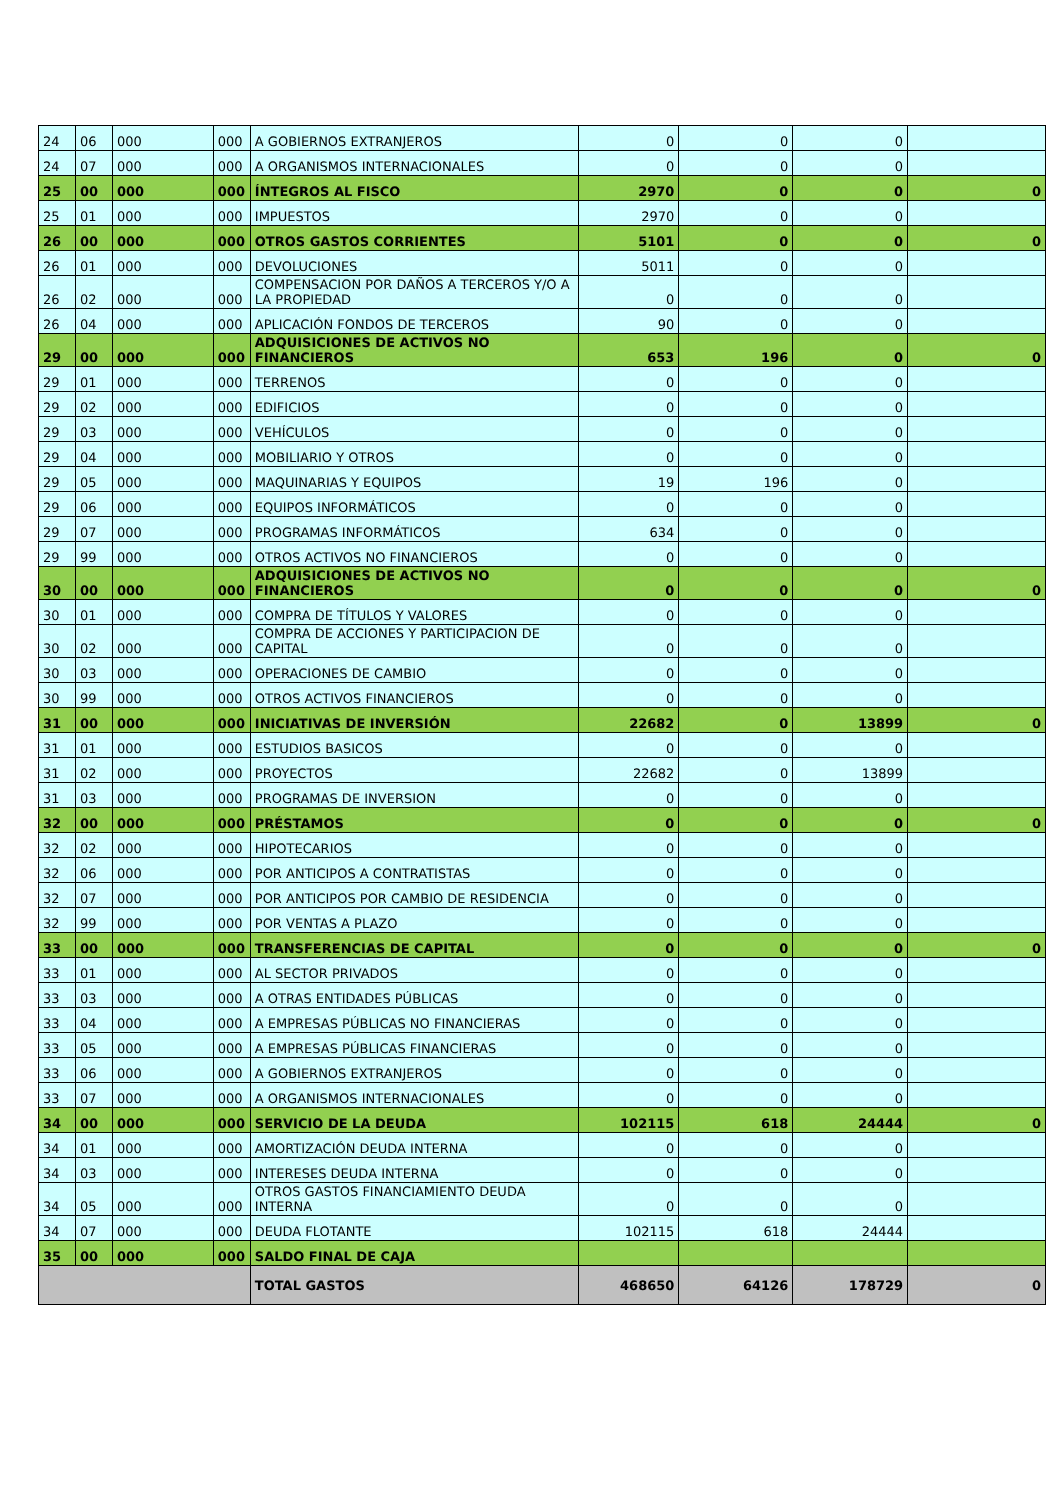| 24 | 06 | 000 | 000 | A GOBIERNOS EXTRANJEROS | 0 | 0 | 0 | |
| 24 | 07 | 000 | 000 | A ORGANISMOS INTERNACIONALES | 0 | 0 | 0 | |
| 25 | 00 | 000 | 000 | ÍNTEGROS AL FISCO | 2970 | 0 | 0 | 0 |
| 25 | 01 | 000 | 000 | IMPUESTOS | 2970 | 0 | 0 | |
| 26 | 00 | 000 | 000 | OTROS GASTOS CORRIENTES | 5101 | 0 | 0 | 0 |
| 26 | 01 | 000 | 000 | DEVOLUCIONES | 5011 | 0 | 0 | |
| 26 | 02 | 000 | 000 | COMPENSACION POR DAÑOS A TERCEROS Y/O A LA PROPIEDAD | 0 | 0 | 0 | |
| 26 | 04 | 000 | 000 | APLICACIÓN FONDOS DE TERCEROS | 90 | 0 | 0 | |
| 29 | 00 | 000 | 000 | ADQUISICIONES DE ACTIVOS NO FINANCIEROS | 653 | 196 | 0 | 0 |
| 29 | 01 | 000 | 000 | TERRENOS | 0 | 0 | 0 | |
| 29 | 02 | 000 | 000 | EDIFICIOS | 0 | 0 | 0 | |
| 29 | 03 | 000 | 000 | VEHÍCULOS | 0 | 0 | 0 | |
| 29 | 04 | 000 | 000 | MOBILIARIO Y OTROS | 0 | 0 | 0 | |
| 29 | 05 | 000 | 000 | MAQUINARIAS Y EQUIPOS | 19 | 196 | 0 | |
| 29 | 06 | 000 | 000 | EQUIPOS INFORMÁTICOS | 0 | 0 | 0 | |
| 29 | 07 | 000 | 000 | PROGRAMAS INFORMÁTICOS | 634 | 0 | 0 | |
| 29 | 99 | 000 | 000 | OTROS ACTIVOS NO FINANCIEROS | 0 | 0 | 0 | |
| 30 | 00 | 000 | 000 | ADQUISICIONES DE ACTIVOS NO FINANCIEROS | 0 | 0 | 0 | 0 |
| 30 | 01 | 000 | 000 | COMPRA DE TÍTULOS Y VALORES | 0 | 0 | 0 | |
| 30 | 02 | 000 | 000 | COMPRA DE ACCIONES Y PARTICIPACION DE CAPITAL | 0 | 0 | 0 | |
| 30 | 03 | 000 | 000 | OPERACIONES DE CAMBIO | 0 | 0 | 0 | |
| 30 | 99 | 000 | 000 | OTROS ACTIVOS FINANCIEROS | 0 | 0 | 0 | |
| 31 | 00 | 000 | 000 | INICIATIVAS DE INVERSIÓN | 22682 | 0 | 13899 | 0 |
| 31 | 01 | 000 | 000 | ESTUDIOS BASICOS | 0 | 0 | 0 | |
| 31 | 02 | 000 | 000 | PROYECTOS | 22682 | 0 | 13899 | |
| 31 | 03 | 000 | 000 | PROGRAMAS DE INVERSION | 0 | 0 | 0 | |
| 32 | 00 | 000 | 000 | PRÉSTAMOS | 0 | 0 | 0 | 0 |
| 32 | 02 | 000 | 000 | HIPOTECARIOS | 0 | 0 | 0 | |
| 32 | 06 | 000 | 000 | POR ANTICIPOS A CONTRATISTAS | 0 | 0 | 0 | |
| 32 | 07 | 000 | 000 | POR ANTICIPOS POR CAMBIO DE RESIDENCIA | 0 | 0 | 0 | |
| 32 | 99 | 000 | 000 | POR VENTAS A PLAZO | 0 | 0 | 0 | |
| 33 | 00 | 000 | 000 | TRANSFERENCIAS DE CAPITAL | 0 | 0 | 0 | 0 |
| 33 | 01 | 000 | 000 | AL SECTOR PRIVADOS | 0 | 0 | 0 | |
| 33 | 03 | 000 | 000 | A OTRAS ENTIDADES PÚBLICAS | 0 | 0 | 0 | |
| 33 | 04 | 000 | 000 | A EMPRESAS PÚBLICAS NO FINANCIERAS | 0 | 0 | 0 | |
| 33 | 05 | 000 | 000 | A EMPRESAS PÚBLICAS FINANCIERAS | 0 | 0 | 0 | |
| 33 | 06 | 000 | 000 | A GOBIERNOS EXTRANJEROS | 0 | 0 | 0 | |
| 33 | 07 | 000 | 000 | A ORGANISMOS INTERNACIONALES | 0 | 0 | 0 | |
| 34 | 00 | 000 | 000 | SERVICIO DE LA DEUDA | 102115 | 618 | 24444 | 0 |
| 34 | 01 | 000 | 000 | AMORTIZACIÓN DEUDA INTERNA | 0 | 0 | 0 | |
| 34 | 03 | 000 | 000 | INTERESES DEUDA INTERNA | 0 | 0 | 0 | |
| 34 | 05 | 000 | 000 | OTROS GASTOS FINANCIAMIENTO DEUDA INTERNA | 0 | 0 | 0 | |
| 34 | 07 | 000 | 000 | DEUDA FLOTANTE | 102115 | 618 | 24444 | |
| 35 | 00 | 000 | 000 | SALDO FINAL DE CAJA | | | | |
| | | | | TOTAL GASTOS | 468650 | 64126 | 178729 | 0 |